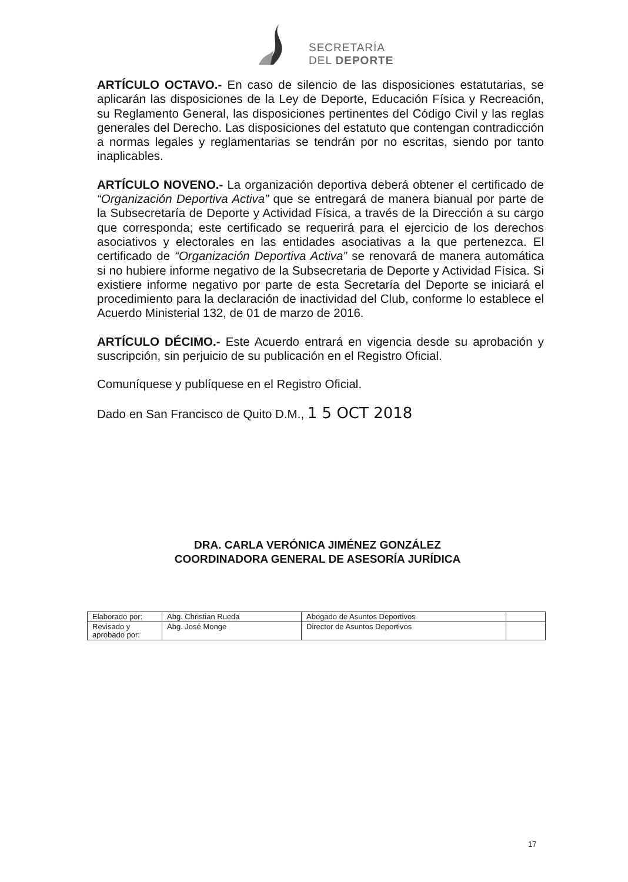SECRETARÍA
DEL DEPORTE
ARTÍCULO OCTAVO.- En caso de silencio de las disposiciones estatutarias, se aplicarán las disposiciones de la Ley de Deporte, Educación Física y Recreación, su Reglamento General, las disposiciones pertinentes del Código Civil y las reglas generales del Derecho. Las disposiciones del estatuto que contengan contradicción a normas legales y reglamentarias se tendrán por no escritas, siendo por tanto inaplicables.
ARTÍCULO NOVENO.- La organización deportiva deberá obtener el certificado de “Organización Deportiva Activa” que se entregará de manera bianual por parte de la Subsecretaría de Deporte y Actividad Física, a través de la Dirección a su cargo que corresponda; este certificado se requerirá para el ejercicio de los derechos asociativos y electorales en las entidades asociativas a la que pertenezca. El certificado de “Organización Deportiva Activa” se renovará de manera automática si no hubiere informe negativo de la Subsecretaria de Deporte y Actividad Física. Si existiere informe negativo por parte de esta Secretaría del Deporte se iniciará el procedimiento para la declaración de inactividad del Club, conforme lo establece el Acuerdo Ministerial 132, de 01 de marzo de 2016.
ARTÍCULO DÉCIMO.- Este Acuerdo entrará en vigencia desde su aprobación y suscripción, sin perjuicio de su publicación en el Registro Oficial.
Comuníquese y publíquese en el Registro Oficial.
Dado en San Francisco de Quito D.M., 1 5 OCT 2018
DRA. CARLA VERÓNICA JIMÉNEZ GONZÁLEZ
COORDINADORA GENERAL DE ASESORÍA JURÍDICA
| Elaborado por: | Abg. Christian Rueda | Abogado de Asuntos Deportivos | |
| Revisado y aprobado por: | Abg. José Monge | Director de Asuntos Deportivos | |
17